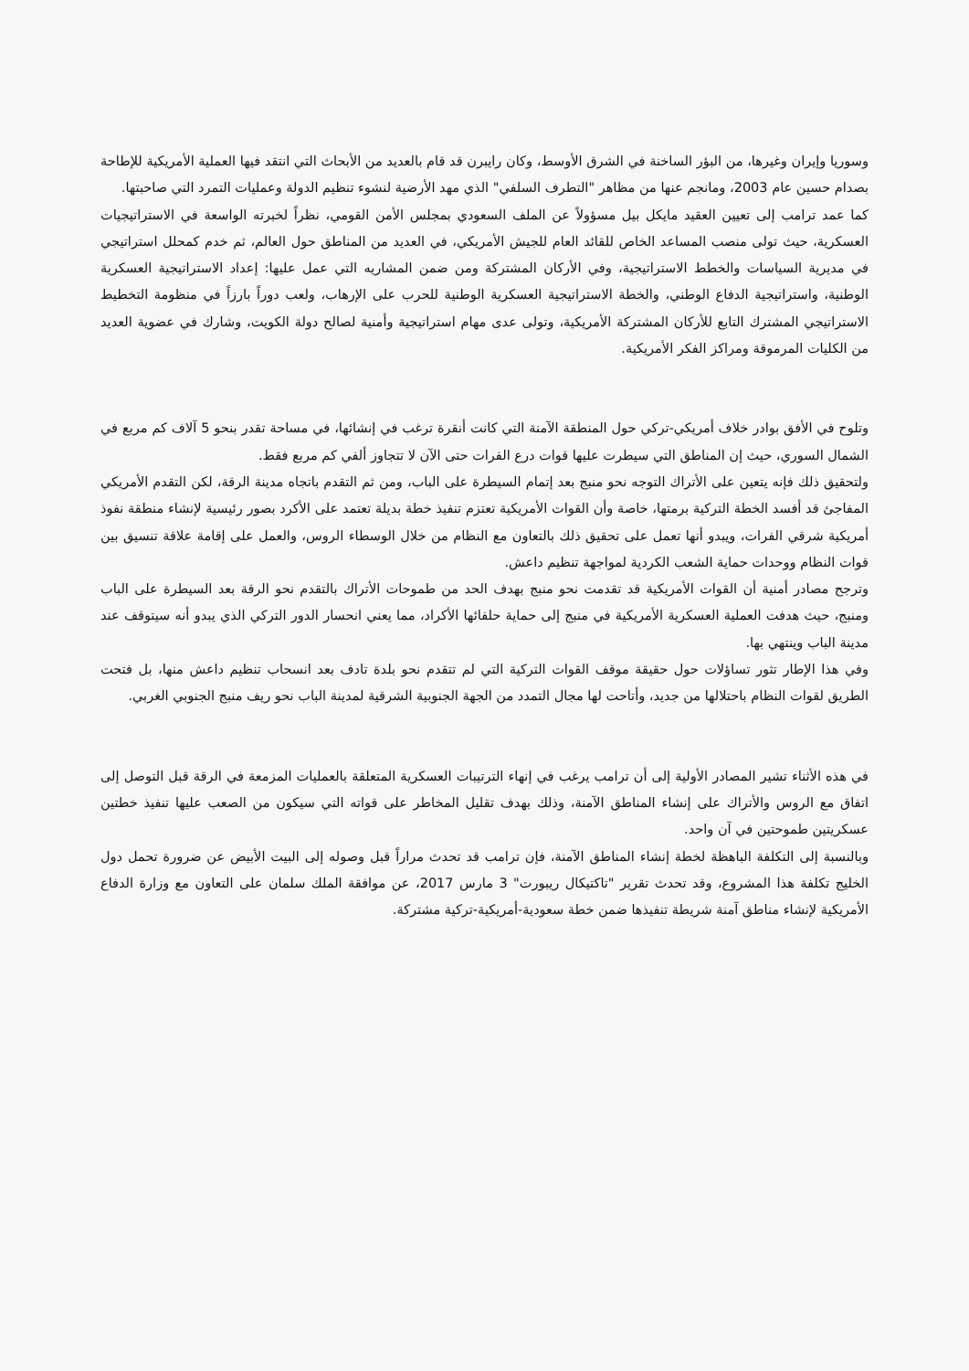وسوريا وإيران وغيرها، من البؤر الساخنة في الشرق الأوسط، وكان رايبرن قد قام بالعديد من الأبحاث التي انتقد فيها العملية الأمريكية للإطاحة بصدام حسين عام 2003، ومانجم عنها من مظاهر "التطرف السلفي" الذي مهد الأرضية لنشوء تنظيم الدولة وعمليات التمرد التي صاحبتها.
كما عمد ترامب إلى تعيين العقيد مايكل بيل مسؤولاً عن الملف السعودي بمجلس الأمن القومي، نظراً لخبرته الواسعة في الاستراتيجيات العسكرية، حيث تولى منصب المساعد الخاص للقائد العام للجيش الأمريكي، في العديد من المناطق حول العالم، ثم خدم كمحلل استراتيجي في مديرية السياسات والخطط الاستراتيجية، وفي الأركان المشتركة ومن ضمن المشاريه التي عمل عليها: إعداد الاستراتيجية العسكرية الوطنية، واستراتيجية الدفاع الوطني، والخطة الاستراتيجية العسكرية الوطنية للحرب على الإرهاب، ولعب دوراً بارزاً في منظومة التخطيط الاستراتيجي المشترك التابع للأركان المشتركة الأمريكية، وتولى عدى مهام استراتيجية وأمنية لصالح دولة الكويت، وشارك في عضوية العديد من الكليات المرموقة ومراكز الفكر الأمريكية.
وتلوح في الأفق بوادر خلاف أمريكي-تركي حول المنطقة الآمنة التي كانت أنقرة ترغب في إنشائها، في مساحة تقدر بنحو 5 آلاف كم مربع في الشمال السوري، حيث إن المناطق التي سيطرت عليها قوات درع الفرات حتى الآن لا تتجاوز ألفي كم مربع فقط.
ولتحقيق ذلك فإنه يتعين على الأتراك التوجه نحو منبج بعد إتمام السيطرة على الباب، ومن ثم التقدم باتجاه مدينة الرقة، لكن التقدم الأمريكي المفاجئ قد أفسد الخطة التركية برمتها، خاصة وأن القوات الأمريكية تعتزم تنفيذ خطة بديلة تعتمد على الأكرد بصور رئيسية لإنشاء منطقة نفوذ أمريكية شرقي الفرات، ويبدو أنها تعمل على تحقيق ذلك بالتعاون مع النظام من خلال الوسطاء الروس، والعمل على إقامة علاقة تنسيق بين قوات النظام ووحدات حماية الشعب الكردية لمواجهة تنظيم داعش.
وترجح مصادر أمنية أن القوات الأمريكية قد تقدمت نحو منبج بهدف الحد من طموحات الأتراك بالتقدم نحو الرقة بعد السيطرة على الباب ومنبج، حيث هدفت العملية العسكرية الأمريكية في منبج إلى حماية حلفائها الأكراد، مما يعني انحسار الدور التركي الذي يبدو أنه سيتوقف عند مدينة الباب وينتهي بها.
وفي هذا الإطار تثور تساؤلات حول حقيقة موقف القوات التركية التي لم تتقدم نحو بلدة تادف بعد انسحاب تنظيم داعش منها، بل فتحت الطريق لقوات النظام باحتلالها من جديد، وأتاحت لها مجال التمدد من الجهة الجنوبية الشرقية لمدينة الباب نحو ريف منبج الجنوبي الغربي.
في هذه الأثناء تشير المصادر الأولية إلى أن ترامب يرغب في إنهاء الترتيبات العسكرية المتعلقة بالعمليات المزمعة في الرقة قبل التوصل إلى اتفاق مع الروس والأتراك على إنشاء المناطق الآمنة، وذلك بهدف تقليل المخاطر على قواته التي سيكون من الصعب عليها تنفيذ خطتين عسكريتين طموحتين في آن واحد.
وبالنسبة إلى التكلفة الباهظة لخطة إنشاء المناطق الآمنة، فإن ترامب قد تحدث مراراً قبل وصوله إلى البيت الأبيض عن ضرورة تحمل دول الخليج تكلفة هذا المشروع، وقد تحدث تقرير "تاكتيكال ريبورت" 3 مارس 2017، عن موافقة الملك سلمان على التعاون مع وزارة الدفاع الأمريكية لإنشاء مناطق آمنة شريطة تنفيذها ضمن خطة سعودية-أمريكية-تركية مشتركة.